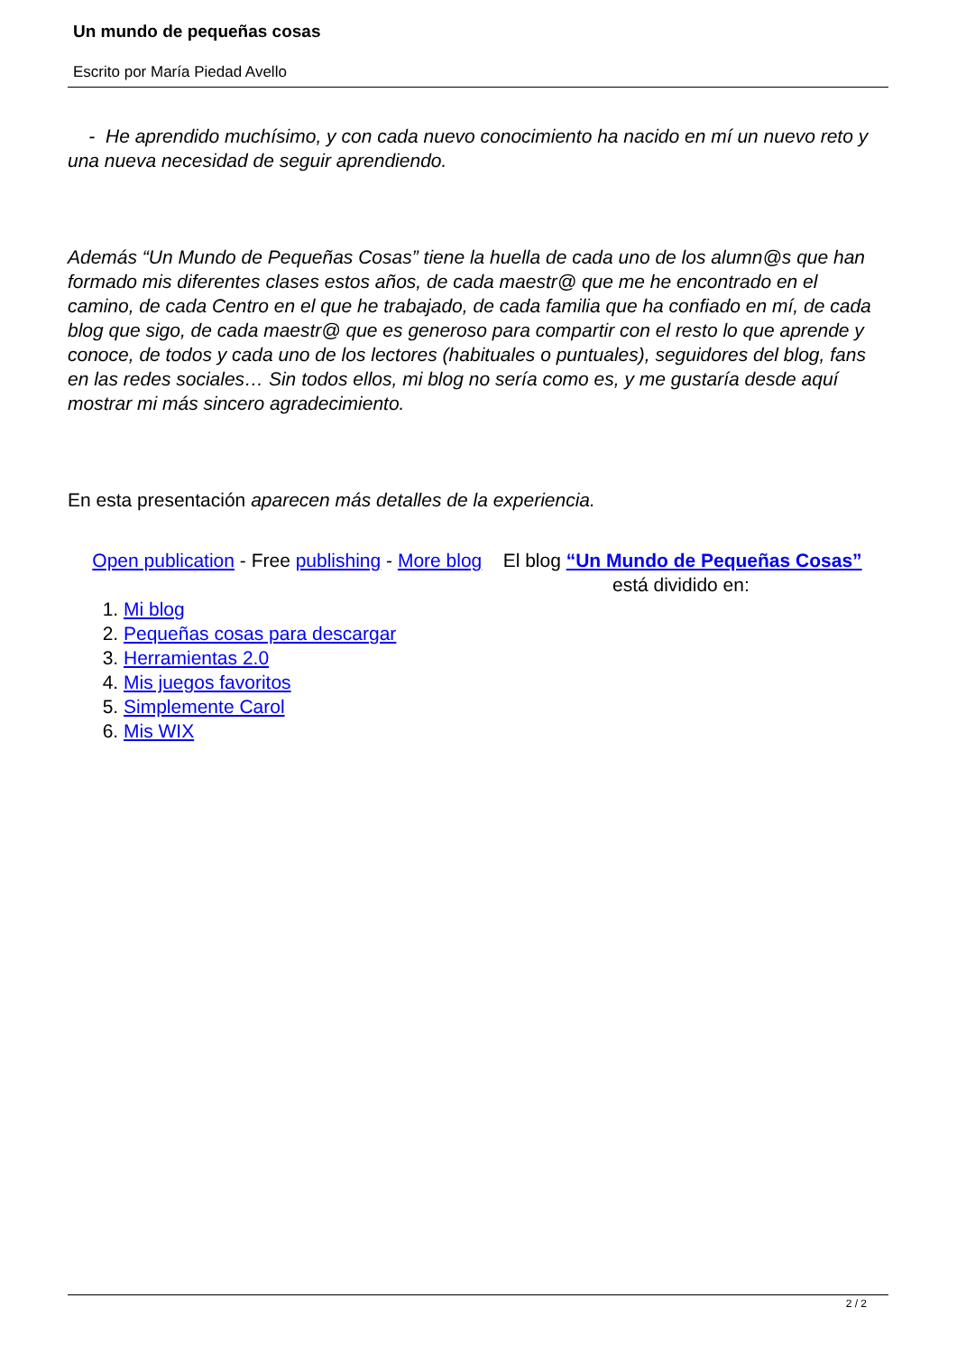Un mundo de pequeñas cosas
Escrito por María Piedad Avello
- He aprendido muchísimo, y con cada nuevo conocimiento ha nacido en mí un nuevo reto y una nueva necesidad de seguir aprendiendo.
Además “Un Mundo de Pequeñas Cosas” tiene la huella de cada uno de los alumn@s que han formado mis diferentes clases estos años, de cada maestr@ que me he encontrado en el camino, de cada Centro en el que he trabajado, de cada familia que ha confiado en mí, de cada blog que sigo, de cada maestr@ que es generoso para compartir con el resto lo que aprende y conoce, de todos y cada uno de los lectores (habituales o puntuales), seguidores del blog, fans en las redes sociales… Sin todos ellos, mi blog no sería como es, y me gustaría desde aquí mostrar mi más sincero agradecimiento.
En esta presentación aparecen más detalles de la experiencia.
Open publication - Free publishing - More blog El blog “Un Mundo de Pequeñas Cosas” está dividido en:
1. Mi blog
2. Pequeñas cosas para descargar
3. Herramientas 2.0
4. Mis juegos favoritos
5. Simplemente Carol
6. Mis WIX
2 / 2